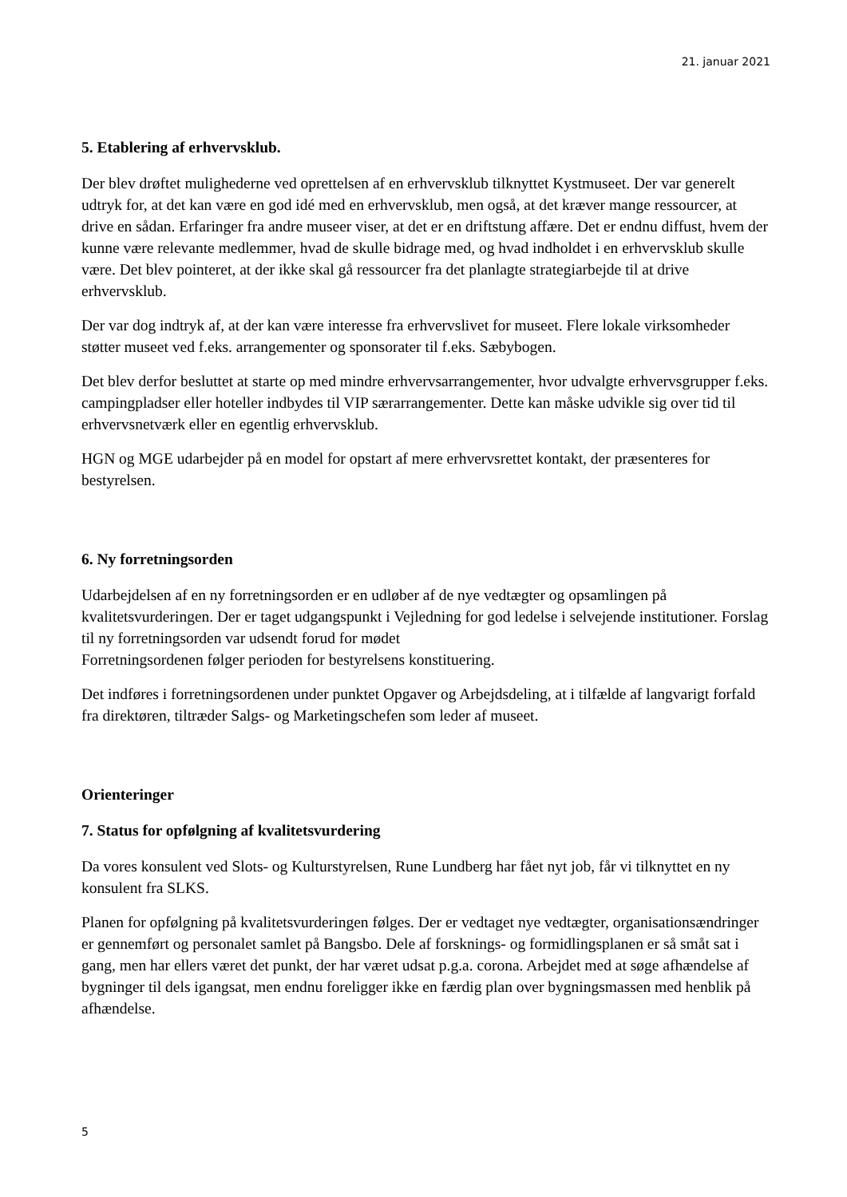21. januar 2021
5. Etablering af erhvervsklub.
Der blev drøftet mulighederne ved oprettelsen af en erhvervsklub tilknyttet Kystmuseet. Der var generelt udtryk for, at det kan være en god idé med en erhvervsklub, men også, at det kræver mange ressourcer, at drive en sådan. Erfaringer fra andre museer viser, at det er en driftstung affære. Det er endnu diffust, hvem der kunne være relevante medlemmer, hvad de skulle bidrage med, og hvad indholdet i en erhvervsklub skulle være. Det blev pointeret, at der ikke skal gå ressourcer fra det planlagte strategiarbejde til at drive erhvervsklub.
Der var dog indtryk af, at der kan være interesse fra erhvervslivet for museet. Flere lokale virksomheder støtter museet ved f.eks. arrangementer og sponsorater til f.eks. Sæbybogen.
Det blev derfor besluttet at starte op med mindre erhvervsarrangementer, hvor udvalgte erhvervsgrupper f.eks. campingpladser eller hoteller indbydes til VIP særarrangementer. Dette kan måske udvikle sig over tid til erhvervsnetværk eller en egentlig erhvervsklub.
HGN og MGE udarbejder på en model for opstart af mere erhvervsrettet kontakt, der præsenteres for bestyrelsen.
6. Ny forretningsorden
Udarbejdelsen af en ny forretningsorden er en udløber af de nye vedtægter og opsamlingen på kvalitetsvurderingen. Der er taget udgangspunkt i Vejledning for god ledelse i selvejende institutioner. Forslag til ny forretningsorden var udsendt forud for mødet
Forretningsordenen følger perioden for bestyrelsens konstituering.
Det indføres i forretningsordenen under punktet Opgaver og Arbejdsdeling, at i tilfælde af langvarigt forfald fra direktøren, tiltræder Salgs- og Marketingschefen som leder af museet.
Orienteringer
7. Status for opfølgning af kvalitetsvurdering
Da vores konsulent ved Slots- og Kulturstyrelsen, Rune Lundberg har fået nyt job, får vi tilknyttet en ny konsulent fra SLKS.
Planen for opfølgning på kvalitetsvurderingen følges. Der er vedtaget nye vedtægter, organisationsændringer er gennemført og personalet samlet på Bangsbo. Dele af forsknings- og formidlingsplanen er så småt sat i gang, men har ellers været det punkt, der har været udsat p.g.a. corona. Arbejdet med at søge afhændelse af bygninger til dels igangsat, men endnu foreligger ikke en færdig plan over bygningsmassen med henblik på afhændelse.
5